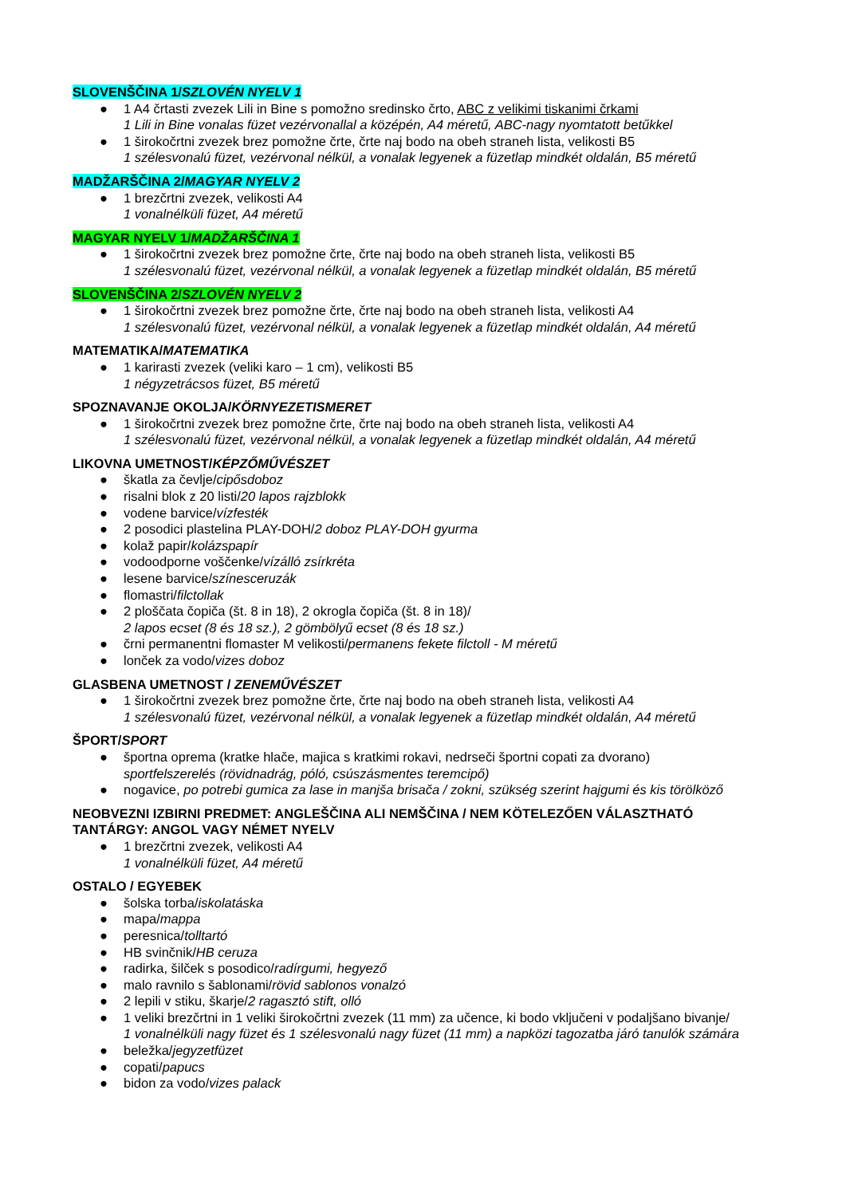SLOVENŠČINA 1/SZLOVÉN NYELV 1
● 1 A4 črtasti zvezek Lili in Bine s pomožno sredinsko črto, ABC z velikimi tiskanimi črkami
1 Lili in Bine vonalas füzet vezérvonallal a középén, A4 méretű, ABC-nagy nyomtatott betűkkel
● 1 širokočrtni zvezek brez pomožne črte, črte naj bodo na obeh straneh lista, velikosti B5
1 szélesvonalú füzet, vezérvonal nélkül, a vonalak legyenek a füzetlap mindkét oldalán, B5 méretű
MADŽARŠČINA 2/MAGYAR NYELV 2
● 1 brezčrtni zvezek, velikosti A4
1 vonalnélküli füzet, A4 méretű
MAGYAR NYELV 1/MADŽARŠČINA 1
● 1 širokočrtni zvezek brez pomožne črte, črte naj bodo na obeh straneh lista, velikosti B5
1 szélesvonalú füzet, vezérvonal nélkül, a vonalak legyenek a füzetlap mindkét oldalán, B5 méretű
SLOVENŠČINA 2/SZLOVÉN NYELV 2
● 1 širokočrtni zvezek brez pomožne črte, črte naj bodo na obeh straneh lista, velikosti A4
1 szélesvonalú füzet, vezérvonal nélkül, a vonalak legyenek a füzetlap mindkét oldalán, A4 méretű
MATEMATIKA/MATEMATIKA
● 1 karirasti zvezek (veliki karo – 1 cm), velikosti B5
1 négyzetrácsos füzet, B5 méretű
SPOZNAVANJE OKOLJA/KÖRNYEZETISMERET
● 1 širokočrtni zvezek brez pomožne črte, črte naj bodo na obeh straneh lista, velikosti A4
1 szélesvonalú füzet, vezérvonal nélkül, a vonalak legyenek a füzetlap mindkét oldalán, A4 méretű
LIKOVNA UMETNOST/KÉPZŐMŰVÉSZET
● škatla za čevlje/cipősdoboz
● risalni blok z 20 listi/20 lapos rajzblokk
● vodene barvice/vízfesték
● 2 posodici plastelina PLAY-DOH/2 doboz PLAY-DOH gyurma
● kolaž papir/kolázspapír
● vodoodporne voščenke/vízálló zsírkréta
● lesene barvice/színesceruzák
● flomastri/filctollak
● 2 ploščata čopiča (št. 8 in 18), 2 okrogla čopiča (št. 8 in 18)/
2 lapos ecset (8 és 18 sz.), 2 gömbölyű ecset (8 és 18 sz.)
● črni permanentni flomaster M velikosti/permanens fekete filctoll - M méretű
● lonček za vodo/vizes doboz
GLASBENA UMETNOST / ZENEMŰVÉSZET
● 1 širokočrtni zvezek brez pomožne črte, črte naj bodo na obeh straneh lista, velikosti A4
1 szélesvonalú füzet, vezérvonal nélkül, a vonalak legyenek a füzetlap mindkét oldalán, A4 méretű
ŠPORT/SPORT
● športna oprema (kratke hlače, majica s kratkimi rokavi, nedrseči športni copati za dvorano)
sportfelszerelés (rövidnadrág, póló, csúszásmentes teremcipő)
● nogavice, po potrebi gumica za lase in manjša brisača / zokni, szükség szerint hajgumi és kis törölköző
NEOBVEZNI IZBIRNI PREDMET: ANGLEŠČINA ALI NEMŠČINA / NEM KÖTELEZŐEN VÁLASZTHATÓ
TANTÁRGY: ANGOL VAGY NÉMET NYELV
● 1 brezčrtni zvezek, velikosti A4
1 vonalnélküli füzet, A4 méretű
OSTALO / EGYEBEK
● šolska torba/iskolatáska
● mapa/mappa
● peresnica/tolltartó
● HB svinčnik/HB ceruza
● radirka, šilček s posodico/radírgumi, hegyező
● malo ravnilo s šablonami/rövid sablonos vonalzó
● 2 lepili v stiku, škarje/2 ragasztó stift, olló
● 1 veliki brezčrtni in 1 veliki širokočrtni zvezek (11 mm) za učence, ki bodo vključeni v podaljšano bivanje/
1 vonalnélküli nagy füzet és 1 szélesvonalú nagy füzet (11 mm) a napközi tagozatba járó tanulók számára
● beležka/jegyzetfüzet
● copati/papucs
● bidon za vodo/vizes palack